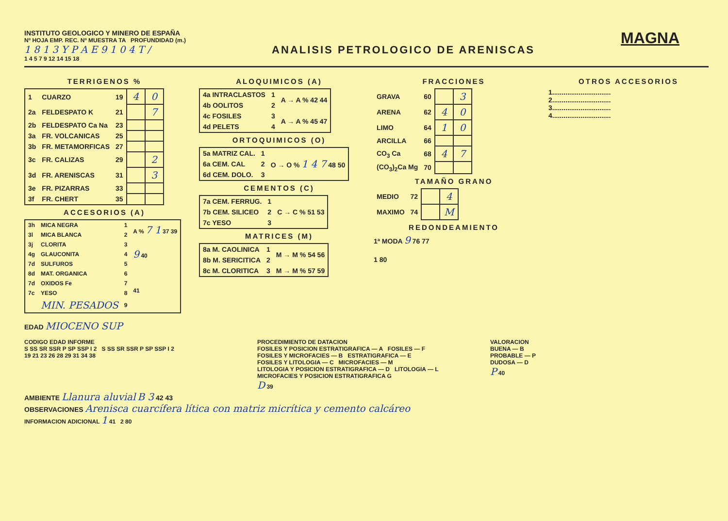INSTITUTO GEOLOGICO Y MINERO DE ESPAÑA
Nº HOJA EMP. REC. Nº MUESTRA TA PROFUNDIDAD (m.)
1 8 1 3 Y P A E 9 1 0 4 T /
1 4 5 7 9 12 14 15 18
ANALISIS PETROLOGICO DE ARENISCAS
MAGNA
TERRIGENOS %
| 1 | CUARZO | 19 | 4 | 0 |
| 2a | FELDESPATO K | 21 | | 7 |
| 2b | FELDESPATO Ca Na | 23 | | |
| 3a | FR. VOLCANICAS | 25 | | |
| 3b | FR. METAMORFICAS | 27 | | |
| 3c | FR. CALIZAS | 29 | | 2 |
| 3d | FR. ARENISCAS | 31 | | 3 |
| 3e | FR. PIZARRAS | 33 | | |
| 3f | FR. CHERT | 35 | | |
ACCESORIOS (A)
| 3h | MICA NEGRA | 1 | A % 7 1 37 39 |
| 3l | MICA BLANCA | 2 | |
| 3j | CLORITA | 3 | 9 40 |
| 4g | GLAUCONITA | 4 | |
| 7d | SULFUROS | 5 | |
| 8d | MAT. ORGANICA | 6 | 41 |
| 7d | OXIDOS Fe | 7 | |
| 7c | YESO | 8 | |
| | MIN. PESADOS | 9 | |
ALOQUIMICOS (A)
| 4a INTRACLASTOS | 1 | A → A % 42 44 |
| 4b OOLITOS | 2 | |
| 4c FOSILES | 3 | A → A % 45 47 |
| 4d PELETS | 4 | |
ORTOQUIMICOS (O)
| 5a MATRIZ CAL. | 1 | O → O % 1 4 7 48 50 |
| 6a CEM. CAL | 2 | |
| 6d CEM. DOLO. | 3 | |
CEMENTOS (C)
| 7a CEM. FERRUG. | 1 | C → C % 51 53 |
| 7b CEM. SILICEO | 2 | |
| 7c YESO | 3 | |
MATRICES (M)
| 8a M. CAOLINICA | 1 | M → M % 54 56 |
| 8b M. SERICITICA | 2 | |
| 8c M. CLORITICA | 3 | M → M % 57 59 |
FRACCIONES
| GRAVA | 60 | | 3 |
| ARENA | 62 | 4 | 0 |
| LIMO | 64 | 1 | 0 |
| ARCILLA | 66 | | |
| CO<sub>3</sub> Ca | 68 | 4 | 7 |
| (CO<sub>3</sub>)<sub>2</sub>Ca Mg | 70 | | |
TAMAÑO GRANO
| MEDIO | 72 | | 4 |
| MAXIMO | 74 | | M |
REDONDEAMIENTO
1ª MODA 9 76 77
1 80
OTROS ACCESORIOS
1...............................
2...............................
3...............................
4...............................
EDAD MIOCENO SUP
CODIGO EDAD INFORME
S SS SR SSR P SP SSP I 2 S SS SR SSR P SP SSP I 2
19 21 23 26 28 29 31 34 38
PROCEDIMIENTO DE DATACION
FOSILES Y POSICION ESTRATIGRAFICA — A FOSILES — F
FOSILES Y MICROFACIES — B ESTRATIGRAFICA — E
FOSILES Y LITOLOGIA — C MICROFACIES — M
LITOLOGIA Y POSICION ESTRATIGRAFICA — D LITOLOGIA — L
MICROFACIES Y POSICION ESTRATIGRAFICA G
D 39
VALORACION
BUENA — B
PROBABLE — P
DUDOSA — D
P 40
AMBIENTE Llanura aluvial B 3 42 43
OBSERVACIONES Arenisca cuarcífera lítica con matriz micrítica y cemento calcáreo
INFORMACION ADICIONAL 1 41 2 80